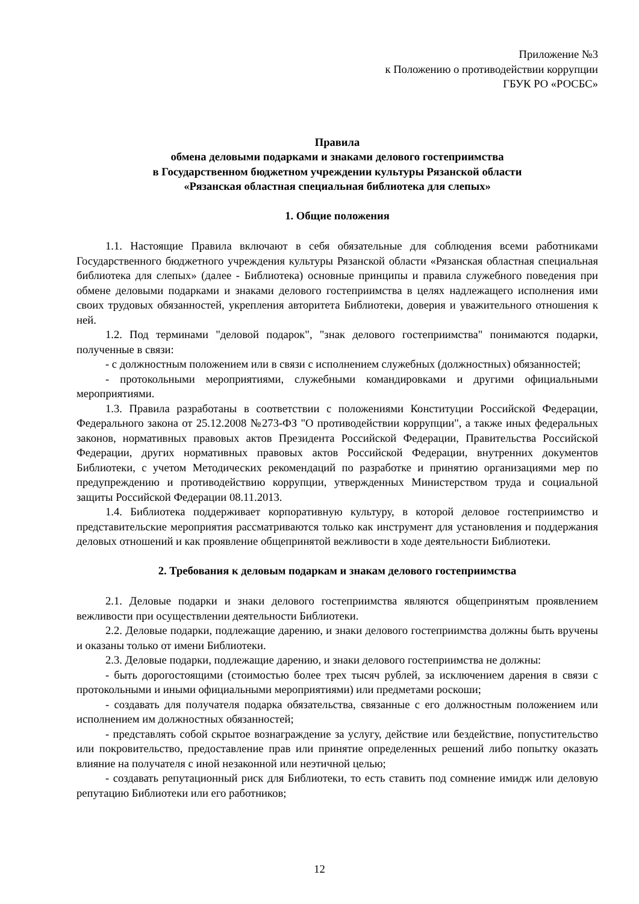Приложение №3
к Положению о противодействии коррупции
ГБУК РО «РОСБС»
Правила
обмена деловыми подарками и знаками делового гостеприимства
в Государственном бюджетном учреждении культуры Рязанской области
«Рязанская областная специальная библиотека для слепых»
1. Общие положения
1.1. Настоящие Правила включают в себя обязательные для соблюдения всеми работниками Государственного бюджетного учреждения культуры Рязанской области «Рязанская областная специальная библиотека для слепых» (далее - Библиотека) основные принципы и правила служебного поведения при обмене деловыми подарками и знаками делового гостеприимства в целях надлежащего исполнения ими своих трудовых обязанностей, укрепления авторитета Библиотеки, доверия и уважительного отношения к ней.
1.2. Под терминами "деловой подарок", "знак делового гостеприимства" понимаются подарки, полученные в связи:
- с должностным положением или в связи с исполнением служебных (должностных) обязанностей;
- протокольными мероприятиями, служебными командировками и другими официальными мероприятиями.
1.3. Правила разработаны в соответствии с положениями Конституции Российской Федерации, Федерального закона от 25.12.2008 №273-ФЗ "О противодействии коррупции", а также иных федеральных законов, нормативных правовых актов Президента Российской Федерации, Правительства Российской Федерации, других нормативных правовых актов Российской Федерации, внутренних документов Библиотеки, с учетом Методических рекомендаций по разработке и принятию организациями мер по предупреждению и противодействию коррупции, утвержденных Министерством труда и социальной защиты Российской Федерации 08.11.2013.
1.4. Библиотека поддерживает корпоративную культуру, в которой деловое гостеприимство и представительские мероприятия рассматриваются только как инструмент для установления и поддержания деловых отношений и как проявление общепринятой вежливости в ходе деятельности Библиотеки.
2. Требования к деловым подаркам и знакам делового гостеприимства
2.1. Деловые подарки и знаки делового гостеприимства являются общепринятым проявлением вежливости при осуществлении деятельности Библиотеки.
2.2. Деловые подарки, подлежащие дарению, и знаки делового гостеприимства должны быть вручены и оказаны только от имени Библиотеки.
2.3. Деловые подарки, подлежащие дарению, и знаки делового гостеприимства не должны:
- быть дорогостоящими (стоимостью более трех тысяч рублей, за исключением дарения в связи с протокольными и иными официальными мероприятиями) или предметами роскоши;
- создавать для получателя подарка обязательства, связанные с его должностным положением или исполнением им должностных обязанностей;
- представлять собой скрытое вознаграждение за услугу, действие или бездействие, попустительство или покровительство, предоставление прав или принятие определенных решений либо попытку оказать влияние на получателя с иной незаконной или неэтичной целью;
- создавать репутационный риск для Библиотеки, то есть ставить под сомнение имидж или деловую репутацию Библиотеки или его работников;
12